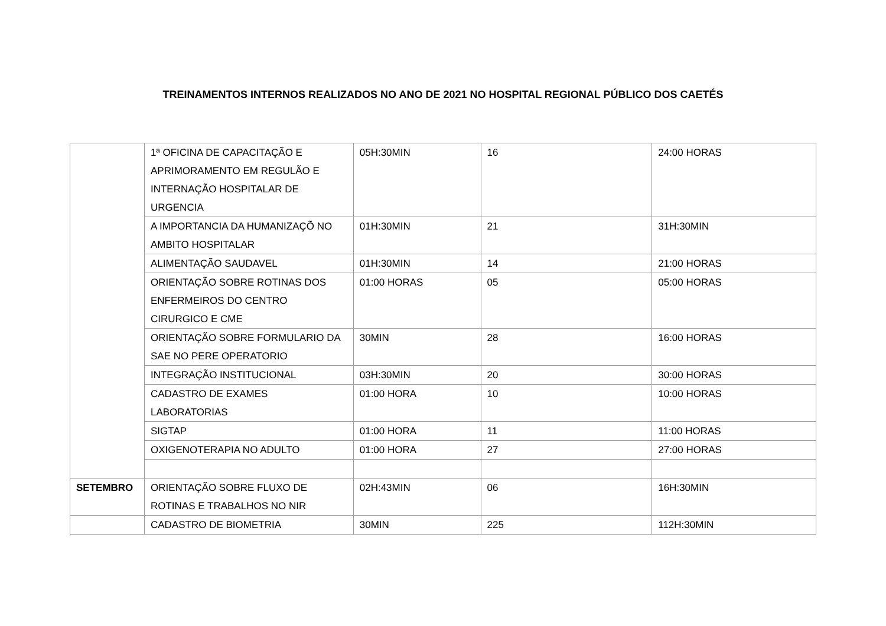TREINAMENTOS INTERNOS REALIZADOS NO ANO DE 2021 NO HOSPITAL REGIONAL PÚBLICO DOS CAETÉS
| | 1ª OFICINA DE CAPACITAÇÃO E APRIMORAMENTO EM REGULÃO E INTERNAÇÃO HOSPITALAR DE URGENCIA | 05H:30MIN | 16 | 24:00 HORAS |
| | A IMPORTANCIA DA HUMANIZAÇÕ NO AMBITO HOSPITALAR | 01H:30MIN | 21 | 31H:30MIN |
| | ALIMENTAÇÃO SAUDAVEL | 01H:30MIN | 14 | 21:00 HORAS |
| | ORIENTAÇÃO SOBRE ROTINAS DOS ENFERMEIROS DO CENTRO CIRURGICO E CME | 01:00 HORAS | 05 | 05:00 HORAS |
| | ORIENTAÇÃO SOBRE FORMULARIO DA SAE NO PERE OPERATORIO | 30MIN | 28 | 16:00 HORAS |
| | INTEGRAÇÃO INSTITUCIONAL | 03H:30MIN | 20 | 30:00 HORAS |
| | CADASTRO DE EXAMES LABORATORIAS | 01:00 HORA | 10 | 10:00 HORAS |
| | SIGTAP | 01:00 HORA | 11 | 11:00 HORAS |
| | OXIGENOTERAPIA NO ADULTO | 01:00 HORA | 27 | 27:00 HORAS |
| SETEMBRO | ORIENTAÇÃO SOBRE FLUXO DE ROTINAS E TRABALHOS NO NIR | 02H:43MIN | 06 | 16H:30MIN |
| | CADASTRO DE BIOMETRIA | 30MIN | 225 | 112H:30MIN |